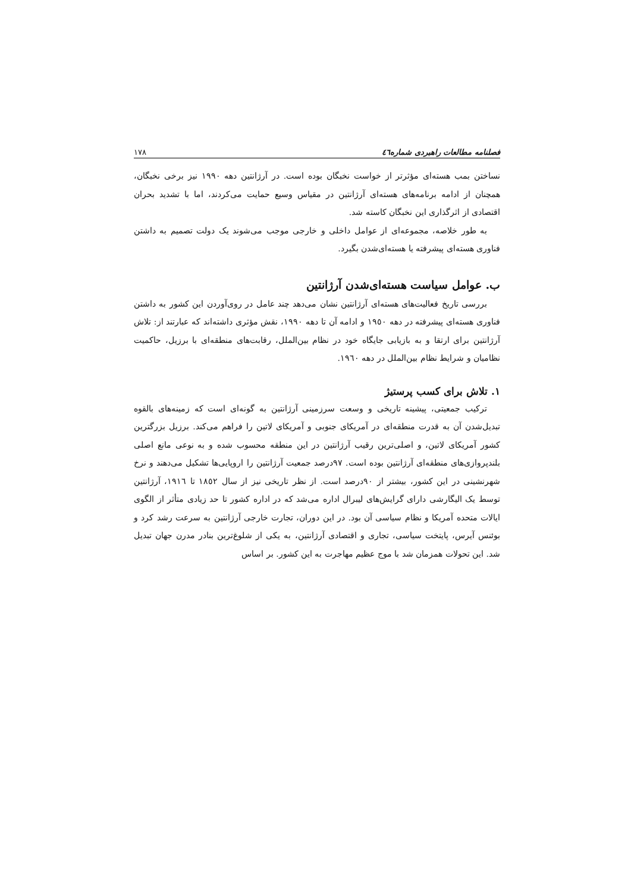فصلنامه مطالعات راهبردی شماره٤٦ ١٧٨
نساختن بمب هسته‌ای مؤثرتر از خواست نخبگان بوده است. در آرژانتین دهه ١٩٩٠ نیز برخی نخبگان، همچنان از ادامه برنامه‌های هسته‌ای آرژانتین در مقیاس وسیع حمایت می‌کردند، اما با تشدید بحران اقتصادی از اثرگذاری این نخبگان کاسته شد.
به طور خلاصه، مجموعه‌ای از عوامل داخلی و خارجی موجب می‌شوند یک دولت تصمیم به داشتن فناوری هسته‌ای پیشرفته یا هسته‌ای‌شدن بگیرد.
ب. عوامل سیاست هسته‌ای‌شدن آرژانتین
بررسی تاریخ فعالیت‌های هسته‌ای آرژانتین نشان می‌دهد چند عامل در روی‌آوردن این کشور به داشتن فناوری هسته‌ای پیشرفته در دهه ١٩٥٠ و ادامه آن تا دهه ١٩٩٠، نقش مؤثری داشته‌اند که عبارتند از: تلاش آرژانتین برای ارتقا و به بازیابی جایگاه خود در نظام بین‌الملل، رقابت‌های منطقه‌ای با برزیل، حاکمیت نظامیان و شرایط نظام بین‌الملل در دهه ١٩٦٠.
١. تلاش برای کسب پرستیژ
ترکیب جمعیتی، پیشینه تاریخی و وسعت سرزمینی آرژانتین به گونه‌ای است که زمینه‌های بالقوه تبدیل‌شدن آن به قدرت منطقه‌ای در آمریکای جنوبی و آمریکای لاتین را فراهم می‌کند. برزیل بزرگترین کشور آمریکای لاتین، و اصلی‌ترین رقیب آرژانتین در این منطقه محسوب شده و به نوعی مانع اصلی بلندپروازی‌های منطقه‌ای آرژانتین بوده است. ٩٧درصد جمعیت آرژانتین را اروپایی‌ها تشکیل می‌دهند و نرخ شهرنشینی در این کشور، بیشتر از ٩٠درصد است. از نظر تاریخی نیز از سال ١٨٥٢ تا ١٩١٦، آرژانتین توسط یک الیگارشی دارای گرایش‌های لیبرال اداره می‌شد که در اداره کشور تا حد زیادی متأثر از الگوی ایالات متحده آمریکا و نظام سیاسی آن بود. در این دوران، تجارت خارجی آرژانتین به سرعت رشد کرد و بوئنس آیرس، پایتخت سیاسی، تجاری و اقتصادی آرژانتین، به یکی از شلوغ‌ترین بنادر مدرن جهان تبدیل شد. این تحولات همزمان شد با موج عظیم مهاجرت به این کشور. بر اساس